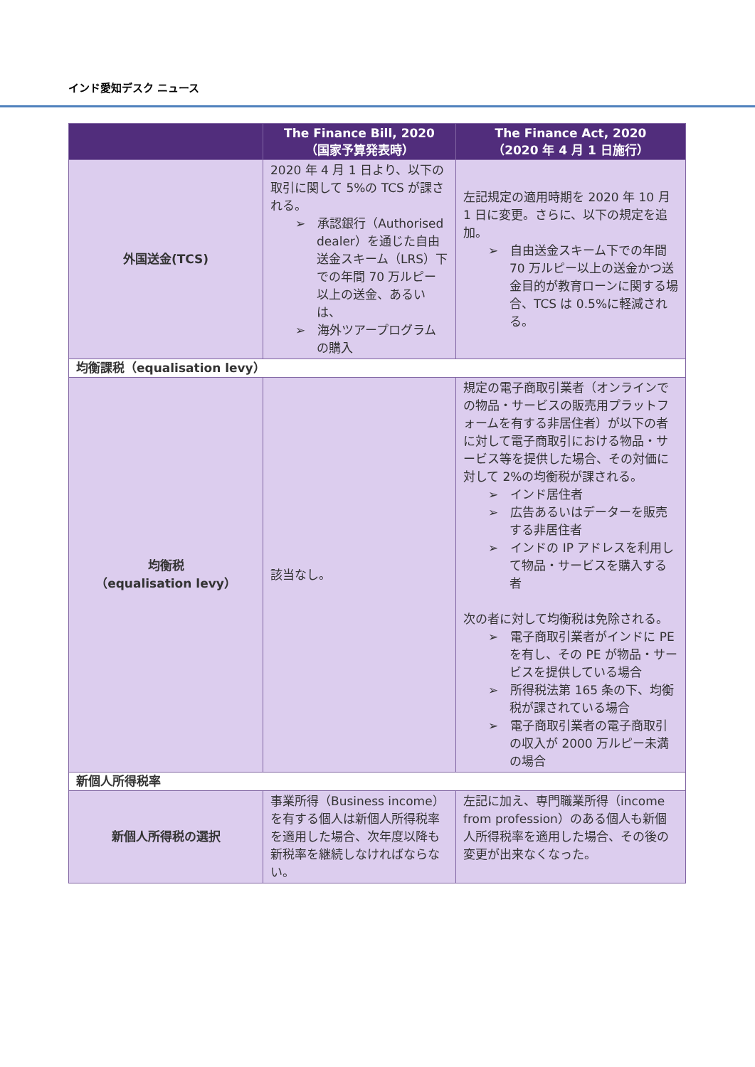インド愛知デスク ニュース
| | The Finance Bill, 2020 （国家予算発表時） | The Finance Act, 2020 （2020 年 4 月 1 日施行） |
| --- | --- | --- |
| 外国送金(TCS) | 2020 年 4 月 1 日より、以下の取引に関して 5%の TCS が課される。 ➢ 承認銀行（Authorised dealer）を通じた自由送金スキーム（LRS）下での年間 70 万ルピー以上の送金、あるいは、 ➢ 海外ツアープログラムの購入 | 左記規定の適用時期を 2020 年 10 月 1 日に変更。さらに、以下の規定を追加。 ➢ 自由送金スキーム下での年間 70 万ルピー以上の送金かつ送金目的が教育ローンに関する場合、TCS は 0.5%に軽減される。 |
| 均衡課税（equalisation levy） | | |
| 均衡税 （equalisation levy） | 該当なし。 | 規定の電子商取引業者（オンラインでの物品・サービスの販売用プラットフォームを有する非居住者）が以下の者に対して電子商取引における物品・サービス等を提供した場合、その対価に対して 2%の均衡税が課される。 ➢ インド居住者 ➢ 広告あるいはデーターを販売する非居住者 ➢ インドの IP アドレスを利用して物品・サービスを購入する者 次の者に対して均衡税は免除される。 ➢ 電子商取引業者がインドに PE を有し、その PE が物品・サービスを提供している場合 ➢ 所得税法第 165 条の下、均衡税が課されている場合 ➢ 電子商取引業者の電子商取引の収入が 2000 万ルピー未満の場合 |
| 新個人所得税率 | | |
| 新個人所得税の選択 | 事業所得（Business income）を有する個人は新個人所得税率を適用した場合、次年度以降も新税率を継続しなければならない。 | 左記に加え、専門職業所得（income from profession）のある個人も新個人所得税率を適用した場合、その後の変更が出来なくなった。 |